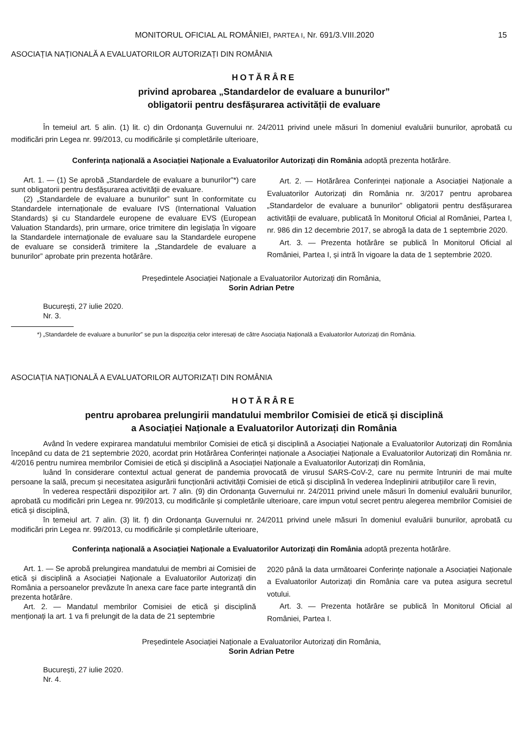MONITORUL OFICIAL AL ROMÂNIEI, PARTEA I, Nr. 691/3.VIII.2020 15
ASOCIAȚIA NAȚIONALĂ A EVALUATORILOR AUTORIZAȚI DIN ROMÂNIA
HOTĂRÂRE
privind aprobarea „Standardelor de evaluare a bunurilor”
obligatorii pentru desfășurarea activității de evaluare
În temeiul art. 5 alin. (1) lit. c) din Ordonanța Guvernului nr. 24/2011 privind unele măsuri în domeniul evaluării bunurilor, aprobată cu modificări prin Legea nr. 99/2013, cu modificările și completările ulterioare,
Conferința națională a Asociației Naționale a Evaluatorilor Autorizați din România adoptă prezenta hotărâre.
Art. 1. — (1) Se aprobă „Standardele de evaluare a bunurilor”*) care sunt obligatorii pentru desfășurarea activității de evaluare.
(2) „Standardele de evaluare a bunurilor” sunt în conformitate cu Standardele internaționale de evaluare IVS (International Valuation Standards) și cu Standardele europene de evaluare EVS (European Valuation Standards), prin urmare, orice trimitere din legislația în vigoare la Standardele internaționale de evaluare sau la Standardele europene de evaluare se consideră trimitere la „Standardele de evaluare a bunurilor” aprobate prin prezenta hotărâre.
Art. 2. — Hotărârea Conferinței naționale a Asociației Naționale a Evaluatorilor Autorizați din România nr. 3/2017 pentru aprobarea „Standardelor de evaluare a bunurilor” obligatorii pentru desfășurarea activității de evaluare, publicată în Monitorul Oficial al României, Partea I, nr. 986 din 12 decembrie 2017, se abrogă la data de 1 septembrie 2020.
Art. 3. — Prezenta hotărâre se publică în Monitorul Oficial al României, Partea I, și intră în vigoare la data de 1 septembrie 2020.
Președintele Asociației Naționale a Evaluatorilor Autorizați din România,
Sorin Adrian Petre
București, 27 iulie 2020.
Nr. 3.
*) „Standardele de evaluare a bunurilor” se pun la dispoziția celor interesați de către Asociația Națională a Evaluatorilor Autorizați din România.
ASOCIAȚIA NAȚIONALĂ A EVALUATORILOR AUTORIZAȚI DIN ROMÂNIA
HOTĂRÂRE
pentru aprobarea prelungirii mandatului membrilor Comisiei de etică și disciplină
a Asociației Naționale a Evaluatorilor Autorizați din România
Având în vedere expirarea mandatului membrilor Comisiei de etică și disciplină a Asociației Naționale a Evaluatorilor Autorizați din România începând cu data de 21 septembrie 2020, acordat prin Hotărârea Conferinței naționale a Asociației Naționale a Evaluatorilor Autorizați din România nr. 4/2016 pentru numirea membrilor Comisiei de etică și disciplină a Asociației Naționale a Evaluatorilor Autorizați din România,
luând în considerare contextul actual generat de pandemia provocată de virusul SARS-CoV-2, care nu permite întruniri de mai multe persoane la sală, precum și necesitatea asigurării funcționării activității Comisiei de etică și disciplină în vederea îndeplinirii atribuțiilor care îi revin,
în vederea respectării dispozițiilor art. 7 alin. (9) din Ordonanța Guvernului nr. 24/2011 privind unele măsuri în domeniul evaluării bunurilor, aprobată cu modificări prin Legea nr. 99/2013, cu modificările și completările ulterioare, care impun votul secret pentru alegerea membrilor Comisiei de etică și disciplină,
în temeiul art. 7 alin. (3) lit. f) din Ordonanța Guvernului nr. 24/2011 privind unele măsuri în domeniul evaluării bunurilor, aprobată cu modificări prin Legea nr. 99/2013, cu modificările și completările ulterioare,
Conferința națională a Asociației Naționale a Evaluatorilor Autorizați din România adoptă prezenta hotărâre.
Art. 1. — Se aprobă prelungirea mandatului de membri ai Comisiei de etică și disciplină a Asociației Naționale a Evaluatorilor Autorizați din România a persoanelor prevăzute în anexa care face parte integrantă din prezenta hotărâre.
Art. 2. — Mandatul membrilor Comisiei de etică și disciplină menționați la art. 1 va fi prelungit de la data de 21 septembrie
2020 până la data următoarei Conferințe naționale a Asociației Naționale a Evaluatorilor Autorizați din România care va putea asigura secretul votului.
Art. 3. — Prezenta hotărâre se publică în Monitorul Oficial al României, Partea I.
Președintele Asociației Naționale a Evaluatorilor Autorizați din România,
Sorin Adrian Petre
București, 27 iulie 2020.
Nr. 4.